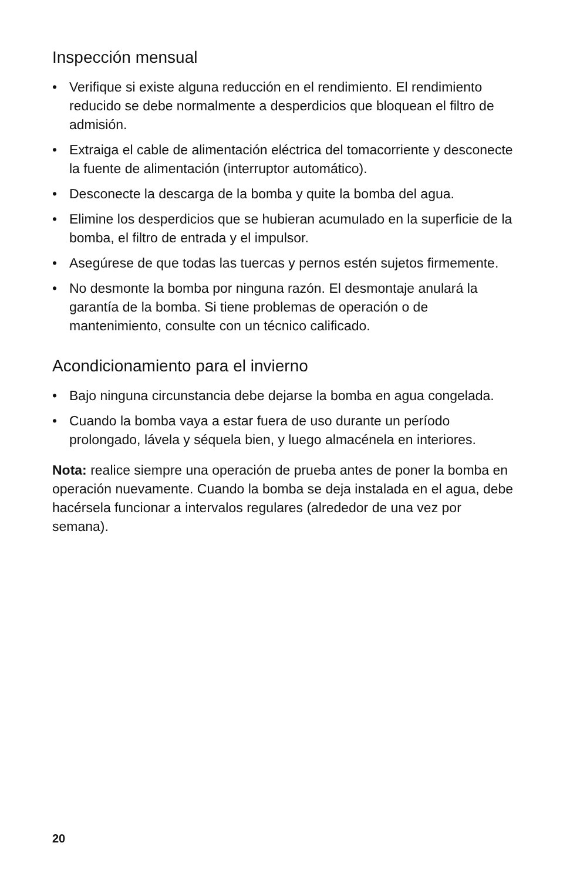Inspección mensual
• Verifique si existe alguna reducción en el rendimiento. El rendimiento reducido se debe normalmente a desperdicios que bloquean el filtro de admisión.
• Extraiga el cable de alimentación eléctrica del tomacorriente y desconecte la fuente de alimentación (interruptor automático).
• Desconecte la descarga de la bomba y quite la bomba del agua.
• Elimine los desperdicios que se hubieran acumulado en la superficie de la bomba, el filtro de entrada y el impulsor.
• Asegúrese de que todas las tuercas y pernos estén sujetos firmemente.
• No desmonte la bomba por ninguna razón. El desmontaje anulará la garantía de la bomba. Si tiene problemas de operación o de mantenimiento, consulte con un técnico calificado.
Acondicionamiento para el invierno
• Bajo ninguna circunstancia debe dejarse la bomba en agua congelada.
• Cuando la bomba vaya a estar fuera de uso durante un período prolongado, lávela y séquela bien, y luego almacénela en interiores.
Nota: realice siempre una operación de prueba antes de poner la bomba en operación nuevamente. Cuando la bomba se deja instalada en el agua, debe hacérsela funcionar a intervalos regulares (alrededor de una vez por semana).
20